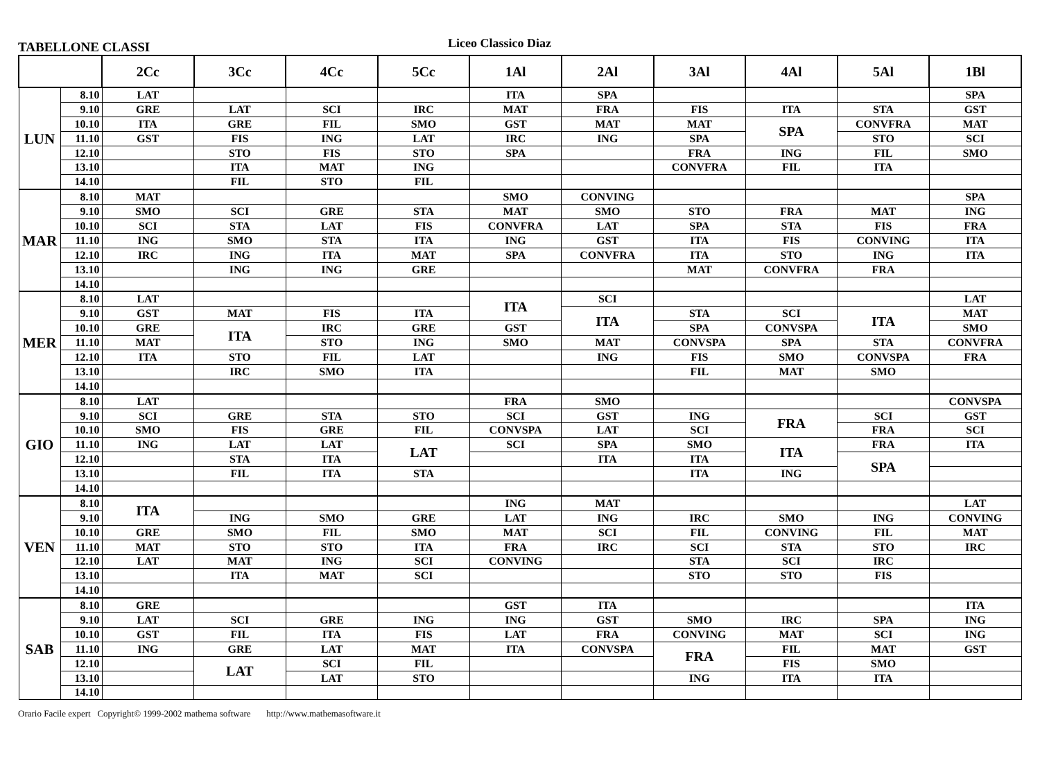TABELLONE CLASSI
Liceo Classico Diaz
| | | 2Cc | 3Cc | 4Cc | 5Cc | 1Al | 2Al | 3Al | 4Al | 5Al | 1Bl |
| --- | --- | --- | --- | --- | --- | --- | --- | --- | --- | --- | --- |
| LUN | 8.10 | LAT | | | | ITA | SPA | | | | SPA |
| | 9.10 | GRE | LAT | SCI | IRC | MAT | FRA | FIS | ITA | STA | GST |
| | 10.10 | ITA | GRE | FIL | SMO | GST | MAT | MAT | SPA | CONVFRA | MAT |
| | 11.10 | GST | FIS | ING | LAT | IRC | ING | SPA | | STO | SCI |
| | 12.10 | | STO | FIS | STO | SPA | | FRA | ING | FIL | SMO |
| | 13.10 | | ITA | MAT | ING | | | CONVFRA | FIL | ITA | |
| | 14.10 | | FIL | STO | FIL | | | | | | |
| MAR | 8.10 | MAT | | | | SMO | CONVING | | | | SPA |
| | 9.10 | SMO | SCI | GRE | STA | MAT | SMO | STO | FRA | MAT | ING |
| | 10.10 | SCI | STA | LAT | FIS | CONVFRA | LAT | SPA | STA | FIS | FRA |
| | 11.10 | ING | SMO | STA | ITA | ING | GST | ITA | FIS | CONVING | ITA |
| | 12.10 | IRC | ING | ITA | MAT | SPA | CONVFRA | ITA | STO | ING | ITA |
| | 13.10 | | ING | ING | GRE | | | MAT | CONVFRA | FRA | |
| | 14.10 | | | | | | | | | | |
| MER | 8.10 | LAT | | | | ITA | SCI | | | | LAT |
| | 9.10 | GST | MAT | FIS | ITA | | ITA | STA | SCI | ITA | MAT |
| | 10.10 | GRE | ITA | IRC | GRE | GST | | SPA | CONVSPA | | SMO |
| | 11.10 | MAT | | STO | ING | SMO | MAT | CONVSPA | SPA | STA | CONVFRA |
| | 12.10 | ITA | STO | FIL | LAT | | ING | FIS | SMO | CONVSPA | FRA |
| | 13.10 | | IRC | SMO | ITA | | | FIL | MAT | SMO | |
| | 14.10 | | | | | | | | | | |
| GIO | 8.10 | LAT | | | | FRA | SMO | | | | CONVSPA |
| | 9.10 | SCI | GRE | STA | STO | SCI | GST | ING | FRA | SCI | GST |
| | 10.10 | SMO | FIS | GRE | FIL | CONVSPA | LAT | SCI | | FRA | SCI |
| | 11.10 | ING | LAT | LAT | LAT | SCI | SPA | SMO | ITA | FRA | ITA |
| | 12.10 | | STA | ITA | | | ITA | ITA | | SPA | |
| | 13.10 | | FIL | ITA | STA | | | ITA | ING | | |
| | 14.10 | | | | | | | | | | |
| VEN | 8.10 | ITA | | | | ING | MAT | | | | LAT |
| | 9.10 | | ING | SMO | GRE | LAT | ING | IRC | SMO | ING | CONVING |
| | 10.10 | GRE | SMO | FIL | SMO | MAT | SCI | FIL | CONVING | FIL | MAT |
| | 11.10 | MAT | STO | STO | ITA | FRA | IRC | SCI | STA | STO | IRC |
| | 12.10 | LAT | MAT | ING | SCI | CONVING | | STA | SCI | IRC | |
| | 13.10 | | ITA | MAT | SCI | | | STO | STO | FIS | |
| | 14.10 | | | | | | | | | | |
| SAB | 8.10 | GRE | | | | GST | ITA | | | | ITA |
| | 9.10 | LAT | SCI | GRE | ING | ING | GST | SMO | IRC | SPA | ING |
| | 10.10 | GST | FIL | ITA | FIS | LAT | FRA | CONVING | MAT | SCI | ING |
| | 11.10 | ING | GRE | LAT | MAT | ITA | CONVSPA | FRA | FIL | MAT | GST |
| | 12.10 | | LAT | SCI | FIL | | | | FIS | SMO | |
| | 13.10 | | | LAT | STO | | | ING | ITA | ITA | |
| | 14.10 | | | | | | | | | | |
Orario Facile expert Copyright© 1999-2002 mathema software http://www.mathemasoftware.it